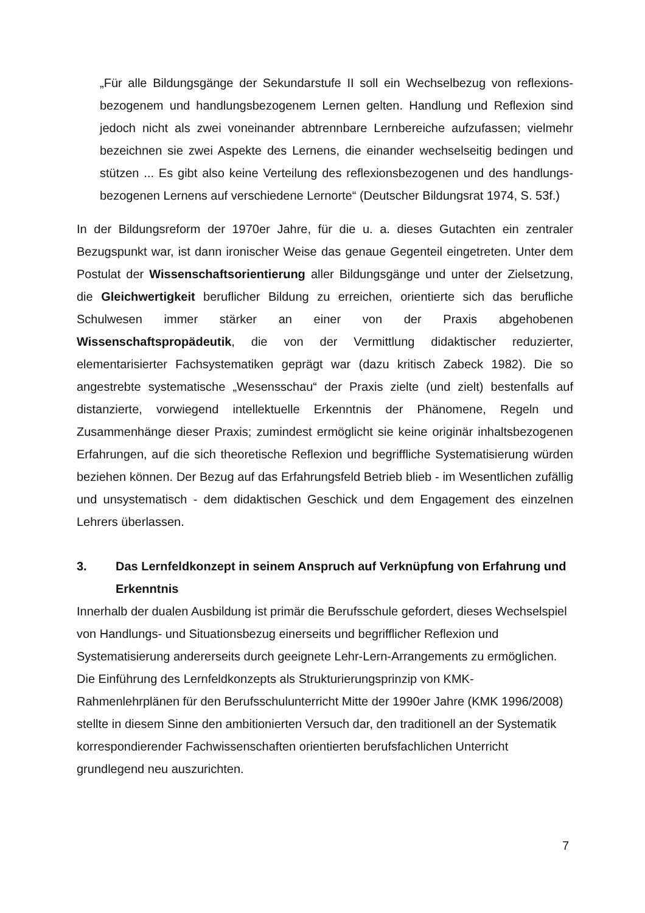„Für alle Bildungsgänge der Sekundarstufe II soll ein Wechselbezug von reflexions-bezogenem und handlungsbezogenem Lernen gelten. Handlung und Reflexion sind jedoch nicht als zwei voneinander abtrennbare Lernbereiche aufzufassen; vielmehr bezeichnen sie zwei Aspekte des Lernens, die einander wechselseitig bedingen und stützen ... Es gibt also keine Verteilung des reflexionsbezogenen und des handlungs-bezogenen Lernens auf verschiedene Lernorte“ (Deutscher Bildungsrat 1974, S. 53f.)
In der Bildungsreform der 1970er Jahre, für die u. a. dieses Gutachten ein zentraler Bezugspunkt war, ist dann ironischer Weise das genaue Gegenteil eingetreten. Unter dem Postulat der Wissenschaftsorientierung aller Bildungsgänge und unter der Zielsetzung, die Gleichwertigkeit beruflicher Bildung zu erreichen, orientierte sich das berufliche Schulwesen immer stärker an einer von der Praxis abgehobenen Wissenschaftspropädeutik, die von der Vermittlung didaktischer reduzierter, elementarisierter Fachsystematiken geprägt war (dazu kritisch Zabeck 1982). Die so angestrebte systematische „Wesensschau“ der Praxis zielte (und zielt) bestenfalls auf distanzierte, vorwiegend intellektuelle Erkenntnis der Phänomene, Regeln und Zusammenhänge dieser Praxis; zumindest ermöglicht sie keine originär inhaltsbezogenen Erfahrungen, auf die sich theoretische Reflexion und begriffliche Systematisierung würden beziehen können. Der Bezug auf das Erfahrungsfeld Betrieb blieb - im Wesentlichen zufällig und unsystematisch - dem didaktischen Geschick und dem Engagement des einzelnen Lehrers überlassen.
3. Das Lernfeldkonzept in seinem Anspruch auf Verknüpfung von Erfahrung und Erkenntnis
Innerhalb der dualen Ausbildung ist primär die Berufsschule gefordert, dieses Wechselspiel von Handlungs- und Situationsbezug einerseits und begrifflicher Reflexion und Systematisierung andererseits durch geeignete Lehr-Lern-Arrangements zu ermöglichen. Die Einführung des Lernfeldkonzepts als Strukturierungsprinzip von KMK-Rahmenlehrplänen für den Berufsschulunterricht Mitte der 1990er Jahre (KMK 1996/2008) stellte in diesem Sinne den ambitionierten Versuch dar, den traditionell an der Systematik korrespondierender Fachwissenschaften orientierten berufsfachlichen Unterricht grundlegend neu auszurichten.
7